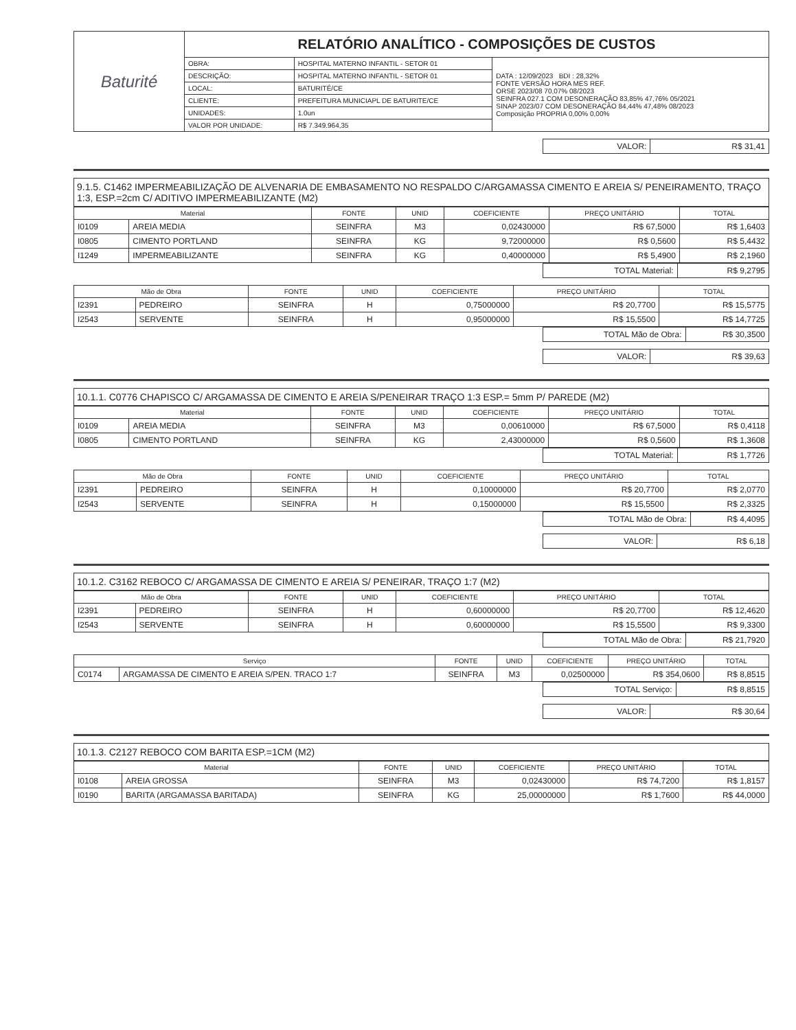| Baturité | RELATÓRIO ANALÍTICO - COMPOSIÇÕES DE CUSTOS | | |
| | OBRA: | HOSPITAL MATERNO INFANTIL - SETOR 01 | DATA : 12/09/2023 BDI : 28,32% FONTE VERSÃO HORA MES REF. ORSE 2023/08 70,07% 08/2023 SEINFRA 027.1 COM DESONERAÇÃO 83,85% 47,76% 05/2021 SINAP 2023/07 COM DESONERAÇÃO 84,44% 47,48% 08/2023 Composição PROPRIA 0,00% 0,00% |
| | DESCRIÇÃO: | HOSPITAL MATERNO INFANTIL - SETOR 01 | |
| | LOCAL: | BATURITÉ/CE | |
| | CLIENTE: | PREFEITURA MUNICIAPL DE BATURITE/CE | |
| | UNIDADES: | 1.0un | |
| | VALOR POR UNIDADE: | R$ 7.349.964,35 | |
| VALOR: | R$ 31,41 |
9.1.5. C1462 IMPERMEABILIZAÇÃO DE ALVENARIA DE EMBASAMENTO NO RESPALDO C/ARGAMASSA CIMENTO E AREIA S/ PENEIRAMENTO, TRAÇO 1:3, ESP.=2cm C/ ADITIVO IMPERMEABILIZANTE (M2)
| Material | | FONTE | UNID | COEFICIENTE | PREÇO UNITÁRIO | TOTAL |
| --- | --- | --- | --- | --- | --- | --- |
| I0109 | AREIA MEDIA | SEINFRA | M3 | 0,02430000 | R$ 67,5000 | R$ 1,6403 |
| I0805 | CIMENTO PORTLAND | SEINFRA | KG | 9,72000000 | R$ 0,5600 | R$ 5,4432 |
| I1249 | IMPERMEABILIZANTE | SEINFRA | KG | 0,40000000 | R$ 5,4900 | R$ 2,1960 |
| TOTAL Material: | R$ 9,2795 |
| Mão de Obra | | FONTE | UNID | COEFICIENTE | PREÇO UNITÁRIO | TOTAL |
| --- | --- | --- | --- | --- | --- | --- |
| I2391 | PEDREIRO | SEINFRA | H | 0,75000000 | R$ 20,7700 | R$ 15,5775 |
| I2543 | SERVENTE | SEINFRA | H | 0,95000000 | R$ 15,5500 | R$ 14,7725 |
| TOTAL Mão de Obra: | R$ 30,3500 |
| VALOR: | R$ 39,63 |
10.1.1. C0776 CHAPISCO C/ ARGAMASSA DE CIMENTO E AREIA S/PENEIRAR TRAÇO 1:3 ESP.= 5mm P/ PAREDE (M2)
| Material | | FONTE | UNID | COEFICIENTE | PREÇO UNITÁRIO | TOTAL |
| --- | --- | --- | --- | --- | --- | --- |
| I0109 | AREIA MEDIA | SEINFRA | M3 | 0,00610000 | R$ 67,5000 | R$ 0,4118 |
| I0805 | CIMENTO PORTLAND | SEINFRA | KG | 2,43000000 | R$ 0,5600 | R$ 1,3608 |
| TOTAL Material: | R$ 1,7726 |
| Mão de Obra | | FONTE | UNID | COEFICIENTE | PREÇO UNITÁRIO | TOTAL |
| --- | --- | --- | --- | --- | --- | --- |
| I2391 | PEDREIRO | SEINFRA | H | 0,10000000 | R$ 20,7700 | R$ 2,0770 |
| I2543 | SERVENTE | SEINFRA | H | 0,15000000 | R$ 15,5500 | R$ 2,3325 |
| TOTAL Mão de Obra: | R$ 4,4095 |
| VALOR: | R$ 6,18 |
10.1.2. C3162 REBOCO C/ ARGAMASSA DE CIMENTO E AREIA S/ PENEIRAR, TRAÇO 1:7 (M2)
| Mão de Obra | | FONTE | UNID | COEFICIENTE | PREÇO UNITÁRIO | TOTAL |
| --- | --- | --- | --- | --- | --- | --- |
| I2391 | PEDREIRO | SEINFRA | H | 0,60000000 | R$ 20,7700 | R$ 12,4620 |
| I2543 | SERVENTE | SEINFRA | H | 0,60000000 | R$ 15,5500 | R$ 9,3300 |
| TOTAL Mão de Obra: | R$ 21,7920 |
| Serviço | | FONTE | UNID | COEFICIENTE | PREÇO UNITÁRIO | TOTAL |
| --- | --- | --- | --- | --- | --- | --- |
| C0174 | ARGAMASSA DE CIMENTO E AREIA S/PEN. TRACO 1:7 | SEINFRA | M3 | 0,02500000 | R$ 354,0600 | R$ 8,8515 |
| TOTAL Serviço: | R$ 8,8515 |
| VALOR: | R$ 30,64 |
10.1.3. C2127 REBOCO COM BARITA ESP.=1CM (M2)
| Material | | FONTE | UNID | COEFICIENTE | PREÇO UNITÁRIO | TOTAL |
| --- | --- | --- | --- | --- | --- | --- |
| I0108 | AREIA GROSSA | SEINFRA | M3 | 0,02430000 | R$ 74,7200 | R$ 1,8157 |
| I0190 | BARITA (ARGAMASSA BARITADA) | SEINFRA | KG | 25,00000000 | R$ 1,7600 | R$ 44,0000 |